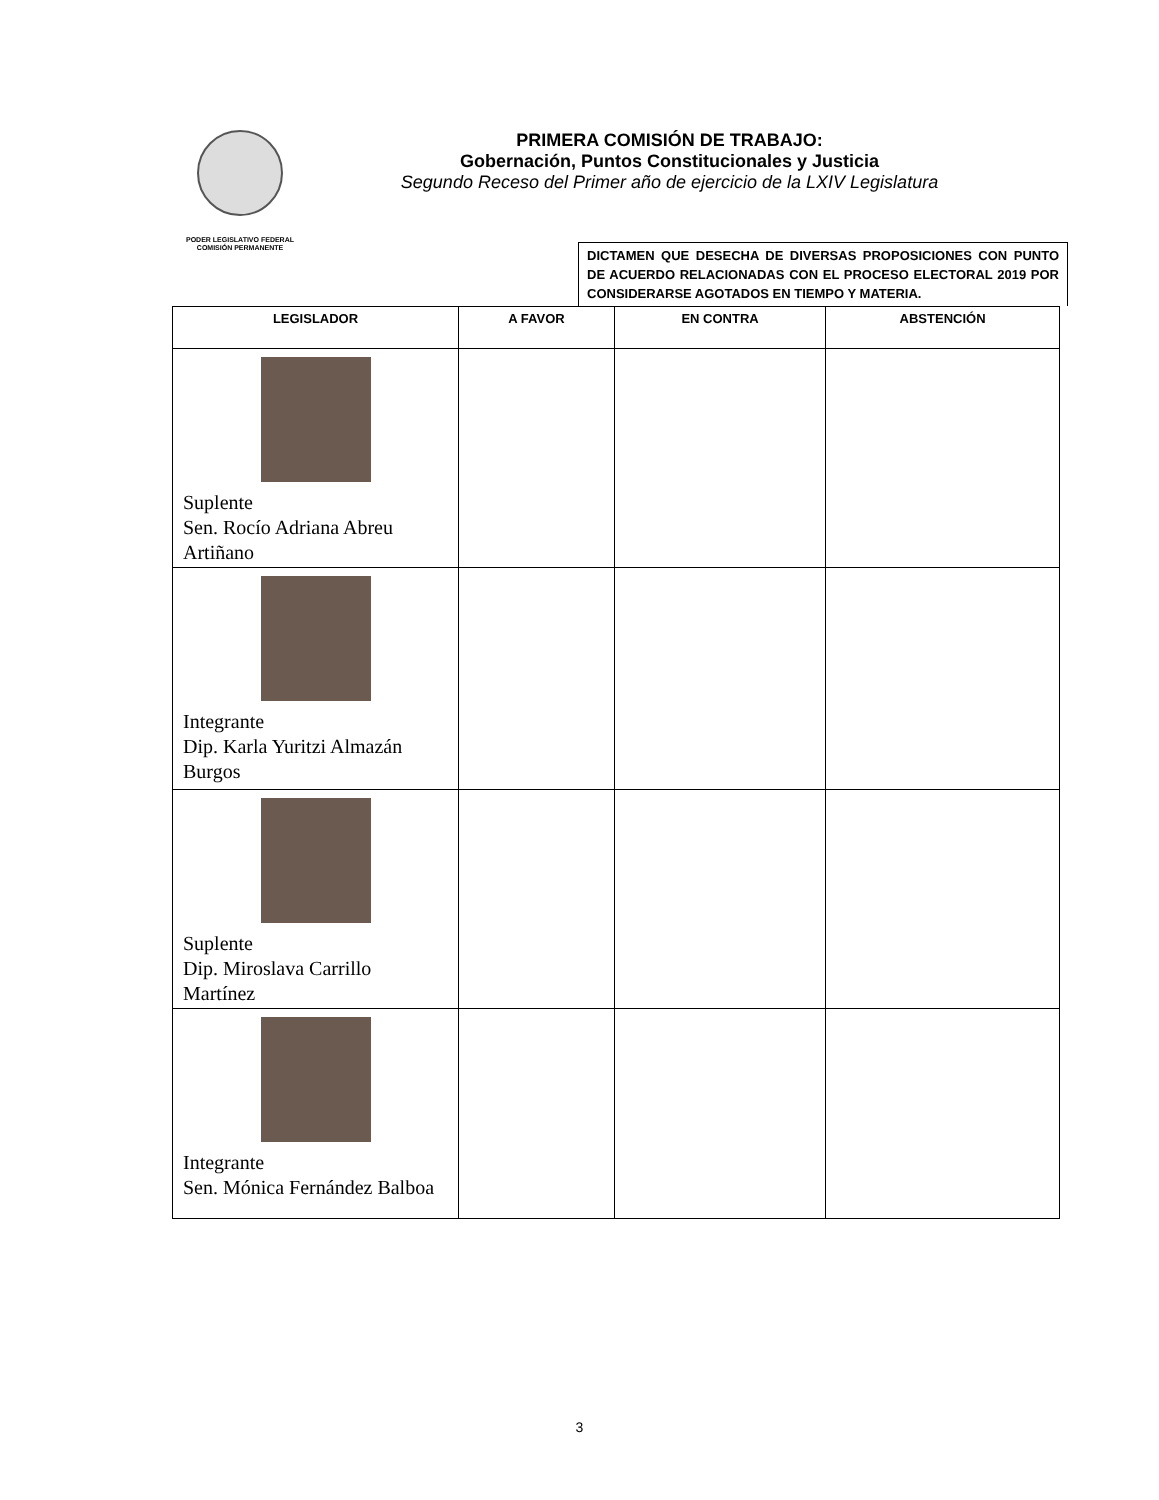PODER LEGISLATIVO FEDERAL
COMISIÓN PERMANENTE
PRIMERA COMISIÓN DE TRABAJO:
Gobernación, Puntos Constitucionales y Justicia
Segundo Receso del Primer año de ejercicio de la LXIV Legislatura
DICTAMEN QUE DESECHA DE DIVERSAS PROPOSICIONES CON PUNTO DE ACUERDO RELACIONADAS CON EL PROCESO ELECTORAL 2019 POR CONSIDERARSE AGOTADOS EN TIEMPO Y MATERIA.
| LEGISLADOR | A FAVOR | EN CONTRA | ABSTENCIÓN |
| --- | --- | --- | --- |
| Suplente Sen. Rocío Adriana Abreu Artiñano | | | |
| Integrante Dip. Karla Yuritzi Almazán Burgos | | | |
| Suplente Dip. Miroslava Carrillo Martínez | | | |
| Integrante Sen. Mónica Fernández Balboa | | | |
3